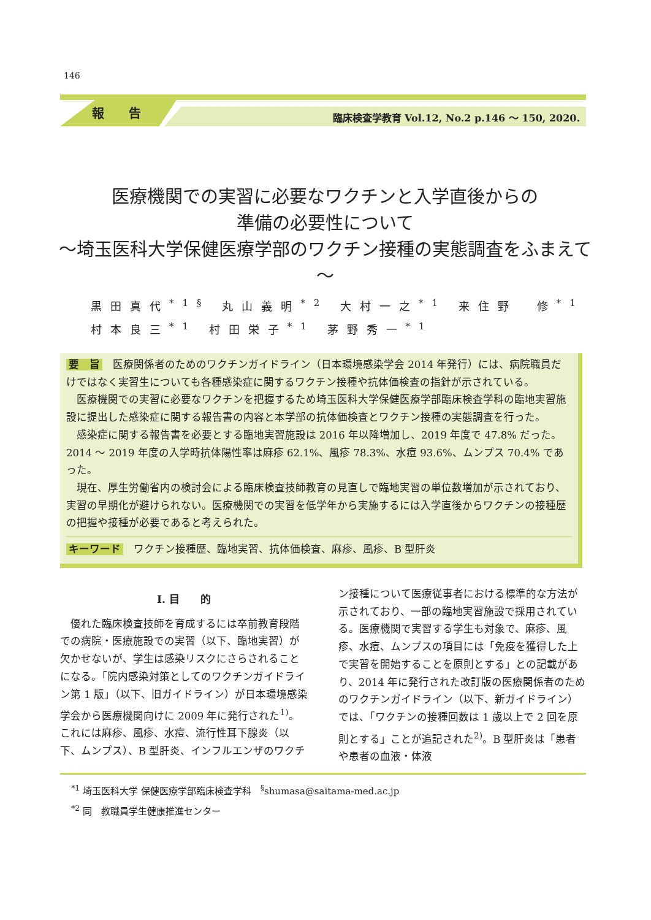146
報告 臨床検査学教育 Vol.12, No.2 p.146 ～ 150, 2020.
医療機関での実習に必要なワクチンと入学直後からの
準備の必要性について
～埼玉医科大学保健医療学部のワクチン接種の実態調査をふまえて～
黒田真代<sup>*1§</sup> 丸山義明<sup>*2</sup> 大村一之<sup>*1</sup> 来住野　修<sup>*1</sup>
村本良三<sup>*1</sup> 村田栄子<sup>*1</sup> 茅野秀一<sup>*1</sup>
要　旨　医療関係者のためのワクチンガイドライン（日本環境感染学会 2014 年発行）には、病院職員だけではなく実習生についても各種感染症に関するワクチン接種や抗体価検査の指針が示されている。
医療機関での実習に必要なワクチンを把握するため埼玉医科大学保健医療学部臨床検査学科の臨地実習施設に提出した感染症に関する報告書の内容と本学部の抗体価検査とワクチン接種の実態調査を行った。
感染症に関する報告書を必要とする臨地実習施設は 2016 年以降増加し、2019 年度で 47.8% だった。2014 ～ 2019 年度の入学時抗体陽性率は麻疹 62.1%、風疹 78.3%、水痘 93.6%、ムンプス 70.4% であった。
現在、厚生労働省内の検討会による臨床検査技師教育の見直しで臨地実習の単位数増加が示されており、実習の早期化が避けられない。医療機関での実習を低学年から実施するには入学直後からワクチンの接種歴の把握や接種が必要であると考えられた。
キーワード　ワクチン接種歴、臨地実習、抗体価検査、麻疹、風疹、B 型肝炎
I. 目　　的
優れた臨床検査技師を育成するには卒前教育段階での病院・医療施設での実習（以下、臨地実習）が欠かせないが、学生は感染リスクにさらされることになる。「院内感染対策としてのワクチンガイドライン第 1 版」（以下、旧ガイドライン）が日本環境感染学会から医療機関向けに 2009 年に発行された<sup>1)</sup>。これには麻疹、風疹、水痘、流行性耳下腺炎（以下、ムンプス）、B 型肝炎、インフルエンザのワクチン接種について医療従事者における標準的な方法が示されており、一部の臨地実習施設で採用されている。医療機関で実習する学生も対象で、麻疹、風疹、水痘、ムンプスの項目には「免疫を獲得した上で実習を開始することを原則とする」との記載があり、2014 年に発行された改訂版の医療関係者のためのワクチンガイドライン（以下、新ガイドライン）では、「ワクチンの接種回数は 1 歳以上で 2 回を原則とする」ことが追記された<sup>2)</sup>。B 型肝炎は「患者や患者の血液・体液
<sup>*1</sup> 埼玉医科大学 保健医療学部臨床検査学科　<sup>§</sup>shumasa@saitama-med.ac.jp
<sup>*2</sup> 同　教職員学生健康推進センター